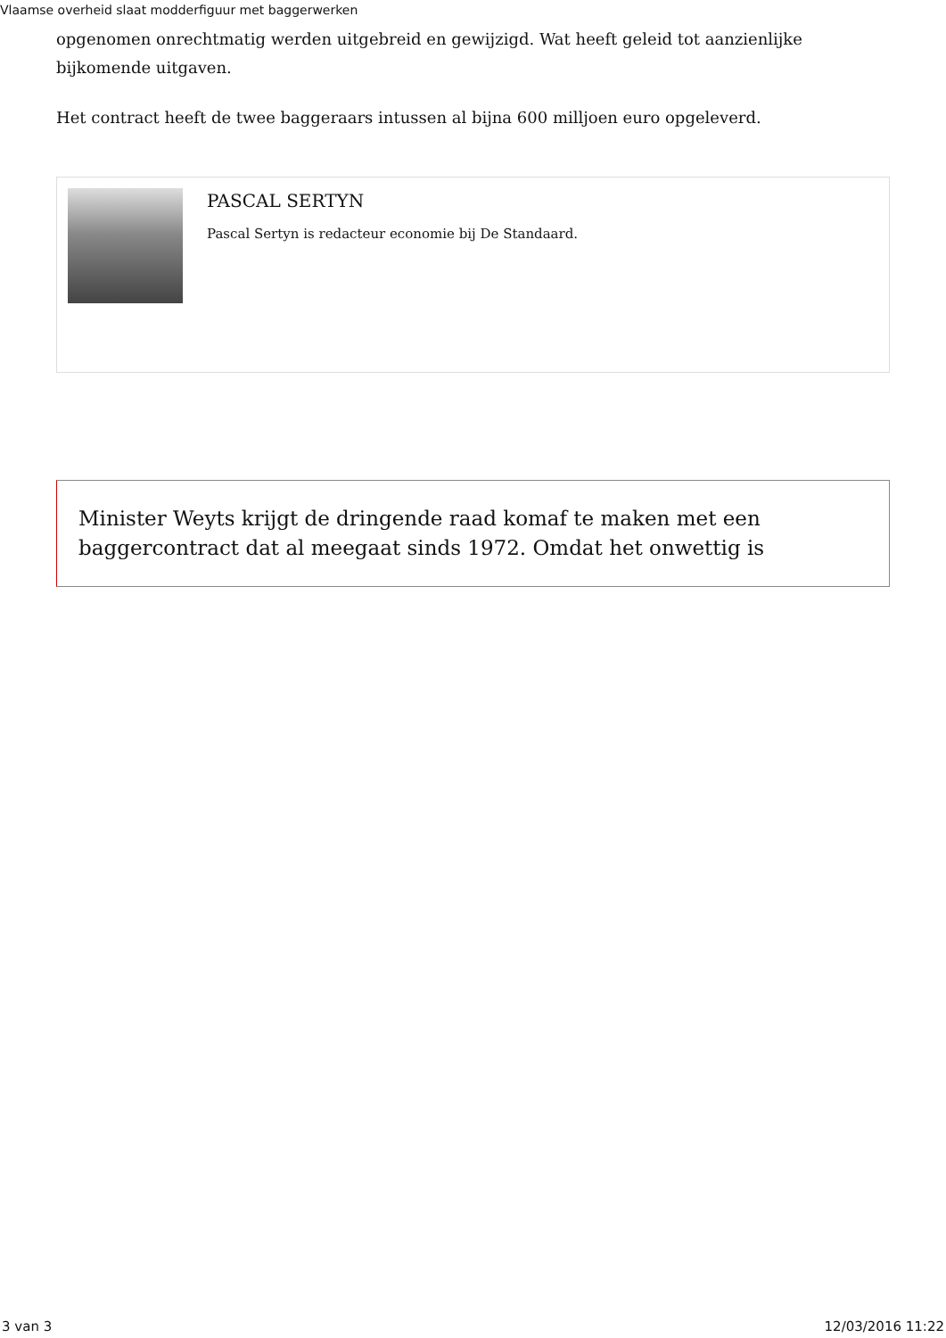Vlaamse overheid slaat modderfiguur met baggerwerken
opgenomen onrechtmatig werden uitgebreid en gewijzigd. Wat heeft geleid tot aanzienlijke bijkomende uitgaven.
Het contract heeft de twee baggeraars intussen al bijna 600 milljoen euro opgeleverd.
PASCAL SERTYN
Pascal Sertyn is redacteur economie bij De Standaard.
Minister Weyts krijgt de dringende raad komaf te maken met een baggercontract dat al meegaat sinds 1972. Omdat het onwettig is
3 van 3 12/03/2016 11:22